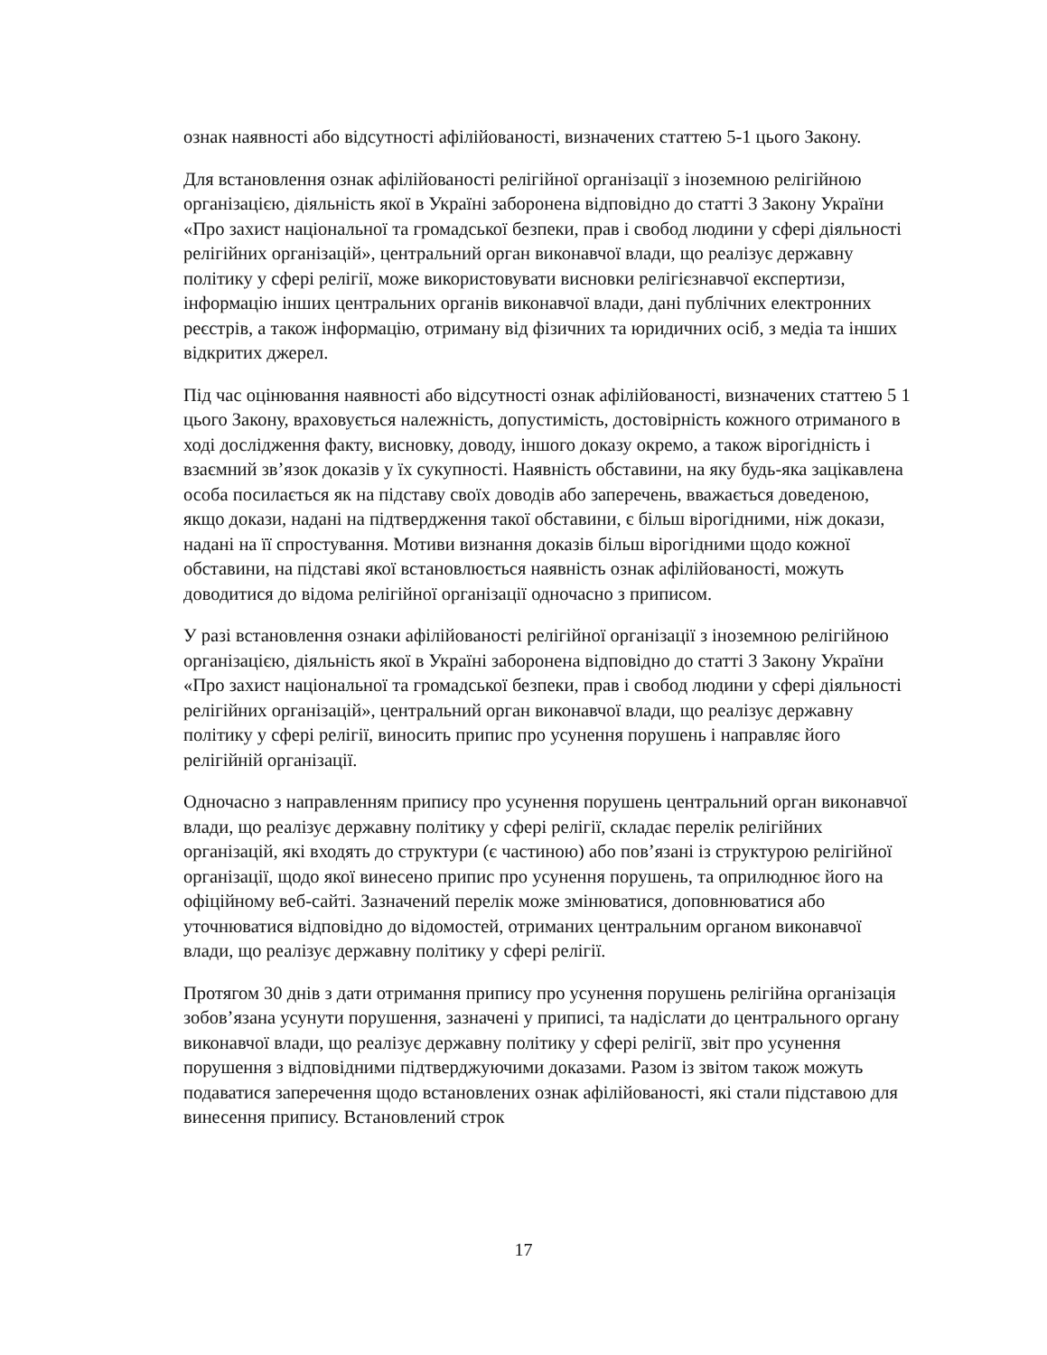ознак наявності або відсутності афілійованості, визначених статтею 5-1 цього Закону.
Для встановлення ознак афілійованості релігійної організації з іноземною релігійною організацією, діяльність якої в Україні заборонена відповідно до статті 3 Закону України «Про захист національної та громадської безпеки, прав і свобод людини у сфері діяльності релігійних організацій», центральний орган виконавчої влади, що реалізує державну політику у сфері релігії, може використовувати висновки релігієзнавчої експертизи, інформацію інших центральних органів виконавчої влади, дані публічних електронних реєстрів, а також інформацію, отриману від фізичних та юридичних осіб, з медіа та інших відкритих джерел.
Під час оцінювання наявності або відсутності ознак афілійованості, визначених статтею 5 1 цього Закону, враховується належність, допустимість, достовірність кожного отриманого в ході дослідження факту, висновку, доводу, іншого доказу окремо, а також вірогідність і взаємний зв’язок доказів у їх сукупності. Наявність обставини, на яку будь-яка зацікавлена особа посилається як на підставу своїх доводів або заперечень, вважається доведеною, якщо докази, надані на підтвердження такої обставини, є більш вірогідними, ніж докази, надані на її спростування. Мотиви визнання доказів більш вірогідними щодо кожної обставини, на підставі якої встановлюється наявність ознак афілійованості, можуть доводитися до відома релігійної організації одночасно з приписом.
У разі встановлення ознаки афілійованості релігійної організації з іноземною релігійною організацією, діяльність якої в Україні заборонена відповідно до статті 3 Закону України «Про захист національної та громадської безпеки, прав і свобод людини у сфері діяльності релігійних організацій», центральний орган виконавчої влади, що реалізує державну політику у сфері релігії, виносить припис про усунення порушень і направляє його релігійній організації.
Одночасно з направленням припису про усунення порушень центральний орган виконавчої влади, що реалізує державну політику у сфері релігії, складає перелік релігійних організацій, які входять до структури (є частиною) або пов’язані із структурою релігійної організації, щодо якої винесено припис про усунення порушень, та оприлюднює його на офіційному веб-сайті. Зазначений перелік може змінюватися, доповнюватися або уточнюватися відповідно до відомостей, отриманих центральним органом виконавчої влади, що реалізує державну політику у сфері релігії.
Протягом 30 днів з дати отримання припису про усунення порушень релігійна організація зобов’язана усунути порушення, зазначені у приписі, та надіслати до центрального органу виконавчої влади, що реалізує державну політику у сфері релігії, звіт про усунення порушення з відповідними підтверджуючими доказами. Разом із звітом також можуть подаватися заперечення щодо встановлених ознак афілійованості, які стали підставою для винесення припису. Встановлений строк
17